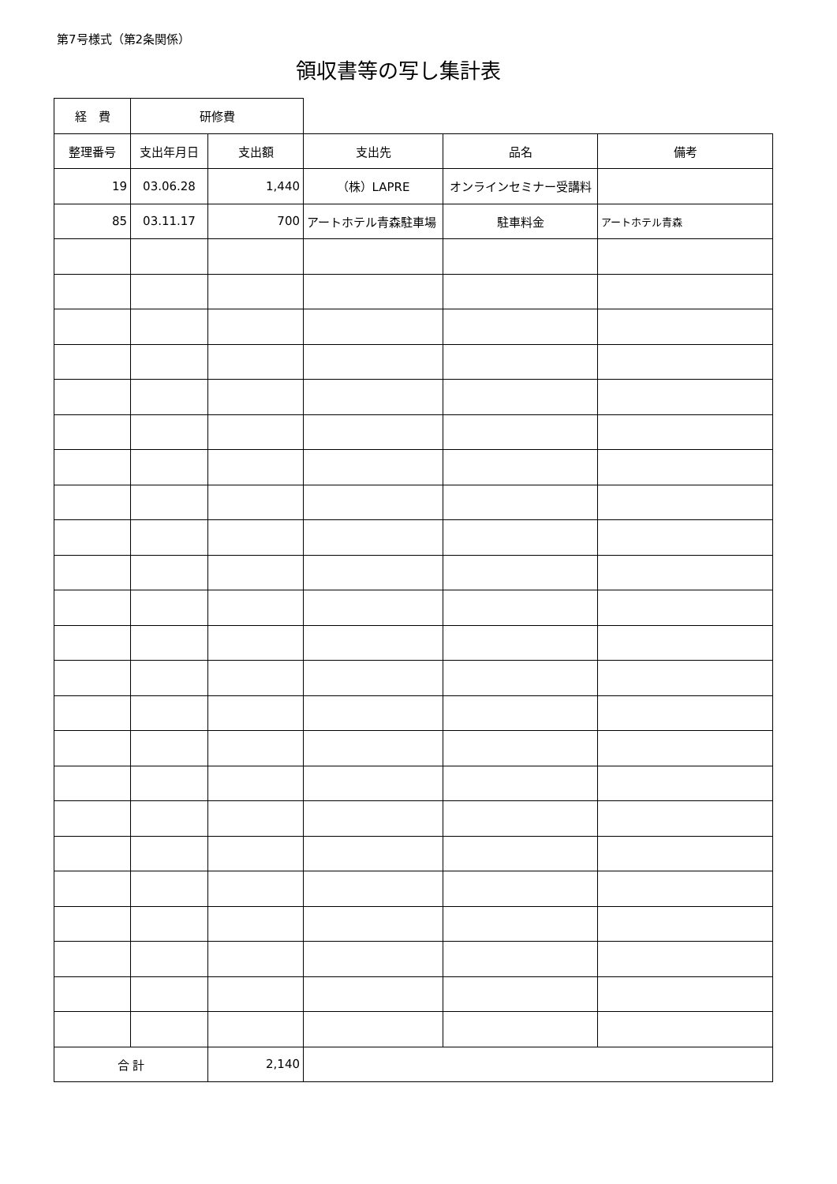第7号様式（第2条関係）
領収書等の写し集計表
| 経 費 | 研修費 | | | | |
| 整理番号 | 支出年月日 | 支出額 | 支出先 | 品名 | 備考 |
| 19 | 03.06.28 | 1,440 | （株）LAPRE | オンラインセミナー受講料 | |
| 85 | 03.11.17 | 700 | アートホテル青森駐車場 | 駐車料金 | アートホテル青森 |
| 合 計 | | 2,140 | | | |